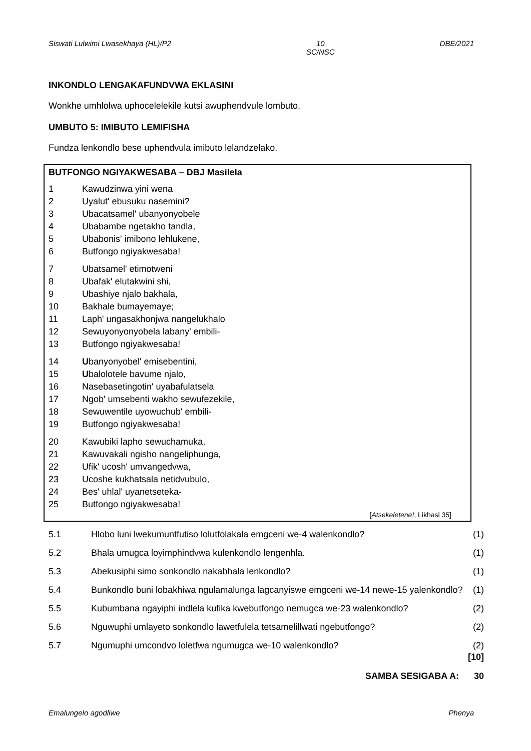Siswati Lulwimi Lwasekhaya (HL)/P2 10
SC/NSC DBE/2021
INKONDLO LENGAKAFUNDVWA EKLASINI
Wonkhe umhlolwa uphocelelekile kutsi awuphendvule lombuto.
UMBUTO 5: IMIBUTO LEMIFISHA
Fundza lenkondlo bese uphendvula imibuto lelandzelako.
BUTFONGO NGIYAKWESABA – DBJ Masilela
1 Kawudzinwa yini wena
2 Uyalut' ebusuku nasemini?
3 Ubacatsamel' ubanyonyobele
4 Ubabambe ngetakho tandla,
5 Ubabonis' imibono lehlukene,
6 Butfongo ngiyakwesaba!
7 Ubatsamel' etimotweni
8 Ubafak' elutakwini shi,
9 Ubashiye njalo bakhala,
10 Bakhale bumayemaye;
11 Laph' ungasakhonjwa nangelukhalo
12 Sewuyonyonyobela labany' embili-
13 Butfongo ngiyakwesaba!
14 Ubanyonyobel' emisebentini,
15 Ubalolotele bavume njalo,
16 Nasebasetingotin' uyabafulatsela
17 Ngob' umsebenti wakho sewufezekile,
18 Sewuwentile uyowuchub' embili-
19 Butfongo ngiyakwesaba!
20 Kawubiki lapho sewuchamuka,
21 Kawuvakali ngisho nangeliphunga,
22 Ufik' ucosh' umvangedvwa,
23 Ucoshe kukhatsala netidvubulo,
24 Bes' uhlal' uyanetseteka-
25 Butfongo ngiyakwesaba!
[Atsekeletene!, Likhasi 35]
5.1 Hlobo luni lwekumuntfutiso lolutfolakala emgceni we-4 walenkondlo? (1)
5.2 Bhala umugca loyimphindvwa kulenkondlo lengenhla. (1)
5.3 Abekusiphi simo sonkondlo nakabhala lenkondlo? (1)
5.4 Bunkondlo buni lobakhiwa ngulamalunga lagcanyiswe emgceni we-14 newe-15 yalenkondlo? (1)
5.5 Kubumbana ngayiphi indlela kufika kwebutfongo nemugca we-23 walenkondlo? (2)
5.6 Nguwuphi umlayeto sonkondlo lawetfulela tetsamelillwati ngebutfongo? (2)
5.7 Ngumuphi umcondvo loletfwa ngumugca we-10 walenkondlo? (2)
[10]
SAMBA SESIGABA A: 30
Emalungelo agodliwe Phenya